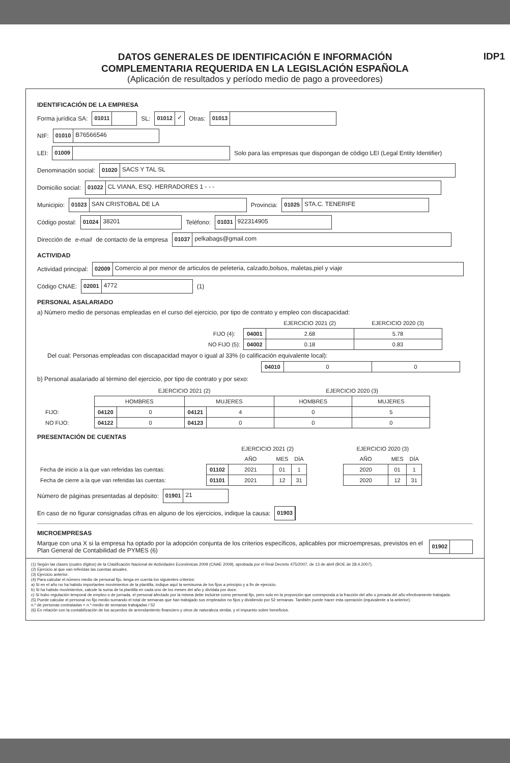DATOS GENERALES DE IDENTIFICACIÓN E INFORMACIÓN
COMPLEMENTARIA REQUERIDA EN LA LEGISLACIÓN ESPAÑOLA
IDP1
(Aplicación de resultados y período medio de pago a proveedores)
IDENTIFICACIÓN DE LA EMPRESA
Forma jurídica SA: 01011 SL: 01012 ✓ Otras: 01013
NIF: 01010 B76566546
LEI: 01009 Solo para las empresas que dispongan de código LEI (Legal Entity Identifier)
Denominación social: 01020 SACS Y TAL SL
Domicilio social: 01022 CL VIANA, ESQ. HERRADORES 1 - - -
Municipio: 01023 SAN CRISTOBAL DE LA Provincia: 01025 STA.C. TENERIFE
Código postal: 01024 38201 Teléfono: 01031 922314905
Dirección de e-mail de contacto de la empresa 01037 pelkabags@gmail.com
ACTIVIDAD
Actividad principal: 02009 Comercio al por menor de articulos de peleteria, calzado,bolsos, maletas,piel y viaje
Código CNAE: 02001 4772 (1)
PERSONAL ASALARIADO
a) Número medio de personas empleadas en el curso del ejercicio, por tipo de contrato y empleo con discapacidad:
| | | EJERCICIO 2021 (2) | EJERCICIO 2020 (3) |
| --- | --- | --- | --- |
| FIJO (4): | 04001 | 2.68 | 5.78 |
| NO FIJO (5): | 04002 | 0.18 | 0.83 |
Del cual: Personas empleadas con discapacidad mayor o igual al 33% (o calificación equivalente local):
| 04010 | 0 | 0 |
b) Personal asalariado al término del ejercicio, por tipo de contrato y por sexo:
| | EJERCICIO 2021 (2) | | | | EJERCICIO 2020 (3) | |
| --- | --- | --- | --- | --- | --- | --- |
| | HOMBRES | | MUJERES | | HOMBRES | MUJERES |
| FIJO: | 04120 | 0 | 04121 | 4 | 0 | 5 |
| NO FIJO: | 04122 | 0 | 04123 | 0 | 0 | 0 |
PRESENTACIÓN DE CUENTAS
| | | EJERCICIO 2021 (2) | | | | EJERCICIO 2020 (3) | | |
| --- | --- | --- | --- | --- | --- | --- | --- | --- |
| | | AÑO | MES | DÍA | | AÑO | MES | DÍA |
| Fecha de inicio a la que van referidas las cuentas: | 01102 | 2021 | 01 | 1 | | 2020 | 01 | 1 |
| Fecha de cierre a la que van referidas las cuentas: | 01101 | 2021 | 12 | 31 | | 2020 | 12 | 31 |
Número de páginas presentadas al depósito: 01901 21
En caso de no figurar consignadas cifras en alguno de los ejercicios, indique la causa: 01903
MICROEMPRESAS
Marque con una X si la empresa ha optado por la adopción conjunta de los criterios específicos, aplicables por microempresas, previstos en el Plan General de Contabilidad de PYMES (6) 01902
(1) Según las clases (cuatro dígitos) de la Clasificación Nacional de Actividades Económicas 2009 (CNAE 2009), aprobada por el Real Decreto 475/2007, de 13 de abril (BOE de 28.4.2007).
(2) Ejercicio al que van referidas las cuentas anuales.
(3) Ejercicio anterior.
(4) Para calcular el número medio de personal fijo, tenga en cuenta los siguientes criterios:
a) Si en el año no ha habido importantes movimientos de la plantilla, indique aquí la semisuma de los fijos a principio y a fin de ejercicio.
b) Si ha habido movimientos, calcule la suma de la plantilla en cada uno de los meses del año y divídala por doce.
c) Si hubo regulación temporal de empleo o de jornada, el personal afectado por la misma debe incluirse como personal fijo, pero solo en la proporción que corresponda a la fracción del año o jornada del año efectivamente trabajada.
(5) Puede calcular el personal no fijo medio sumando el total de semanas que han trabajado sus empleados no fijos y dividiendo por 52 semanas. También puede hacer esta operación (equivalente a la anterior):
n.º de personas contratadas × n.º medio de semanas trabajadas / 52
(6) En relación con la contabilización de los acuerdos de arrendamiento financiero y otros de naturaleza similar, y el impuesto sobre beneficios.